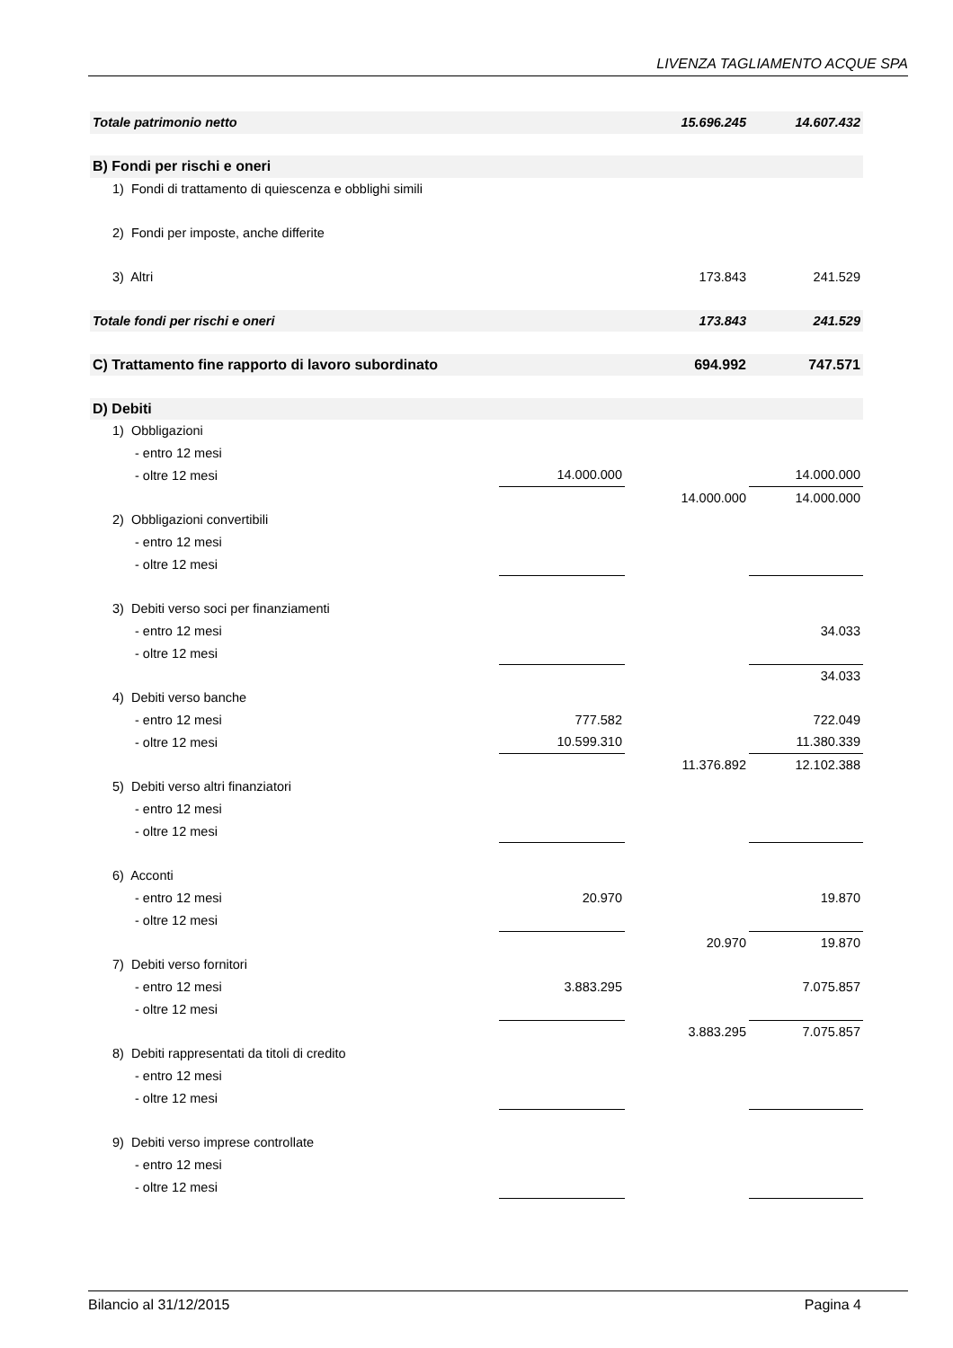LIVENZA TAGLIAMENTO ACQUE SPA
| Totale patrimonio netto | | 15.696.245 | 14.607.432 |
| B) Fondi per rischi e oneri | | | |
| 1) Fondi di trattamento di quiescenza e obblighi simili | | | |
| 2) Fondi per imposte, anche differite | | | |
| 3) Altri | | 173.843 | 241.529 |
| Totale fondi per rischi e oneri | | 173.843 | 241.529 |
| C) Trattamento fine rapporto di lavoro subordinato | | 694.992 | 747.571 |
| D) Debiti | | | |
| 1) Obbligazioni | | | |
| - entro 12 mesi | | | |
| - oltre 12 mesi | 14.000.000 | | 14.000.000 |
| | | 14.000.000 | 14.000.000 |
| 2) Obbligazioni convertibili | | | |
| - entro 12 mesi | | | |
| - oltre 12 mesi | | | |
| 3) Debiti verso soci per finanziamenti | | | |
| - entro 12 mesi | | | 34.033 |
| - oltre 12 mesi | | | |
| | | | 34.033 |
| 4) Debiti verso banche | | | |
| - entro 12 mesi | 777.582 | | 722.049 |
| - oltre 12 mesi | 10.599.310 | | 11.380.339 |
| | | 11.376.892 | 12.102.388 |
| 5) Debiti verso altri finanziatori | | | |
| - entro 12 mesi | | | |
| - oltre 12 mesi | | | |
| 6) Acconti | | | |
| - entro 12 mesi | 20.970 | | 19.870 |
| - oltre 12 mesi | | | |
| | | 20.970 | 19.870 |
| 7) Debiti verso fornitori | | | |
| - entro 12 mesi | 3.883.295 | | 7.075.857 |
| - oltre 12 mesi | | | |
| | | 3.883.295 | 7.075.857 |
| 8) Debiti rappresentati da titoli di credito | | | |
| - entro 12 mesi | | | |
| - oltre 12 mesi | | | |
| 9) Debiti verso imprese controllate | | | |
| - entro 12 mesi | | | |
| - oltre 12 mesi | | | |
Bilancio al 31/12/2015 Pagina 4